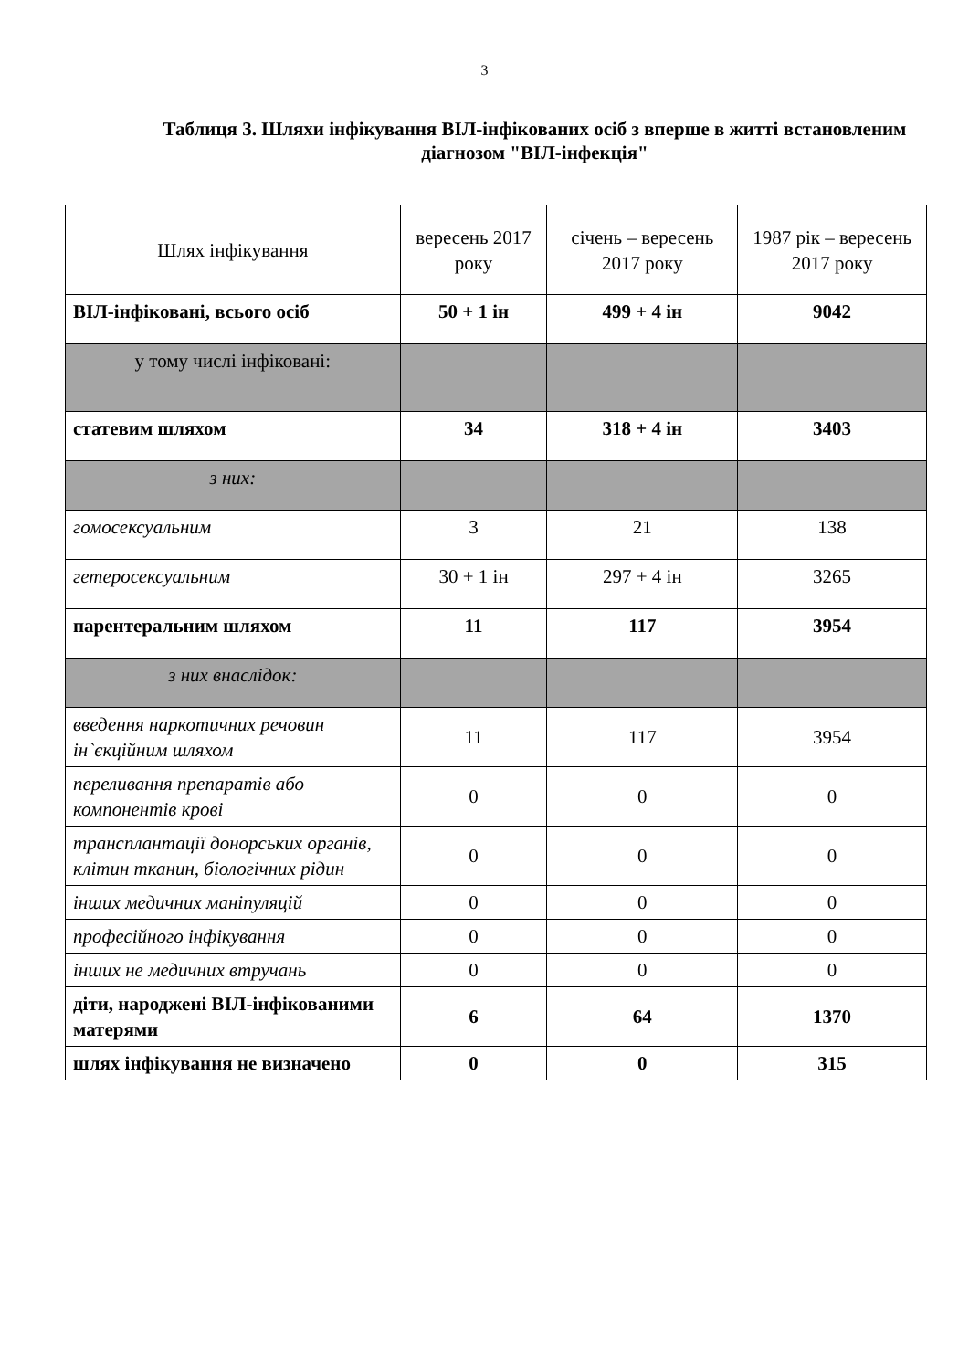3
Таблиця 3. Шляхи інфікування ВІЛ-інфікованих осіб з вперше в житті встановленим діагнозом "ВІЛ-інфекція"
| Шлях інфікування | вересень 2017 року | січень – вересень 2017 року | 1987 рік – вересень 2017 року |
| --- | --- | --- | --- |
| ВІЛ-інфіковані, всього осіб | 50 + 1 ін | 499 + 4 ін | 9042 |
| у тому числі інфіковані: | | | |
| статевим шляхом | 34 | 318 + 4 ін | 3403 |
| з них: | | | |
| гомосексуальним | 3 | 21 | 138 |
| гетеросексуальним | 30 + 1 ін | 297 + 4 ін | 3265 |
| парентеральним шляхом | 11 | 117 | 3954 |
| з них внаслідок: | | | |
| введення наркотичних речовин ін`єкційним шляхом | 11 | 117 | 3954 |
| переливання препаратів або компонентів крові | 0 | 0 | 0 |
| трансплантації донорських органів, клітин тканин, біологічних рідин | 0 | 0 | 0 |
| інших медичних маніпуляцій | 0 | 0 | 0 |
| професійного інфікування | 0 | 0 | 0 |
| інших не медичних втручань | 0 | 0 | 0 |
| діти, народжені ВІЛ-інфікованими матерями | 6 | 64 | 1370 |
| шлях інфікування не визначено | 0 | 0 | 315 |